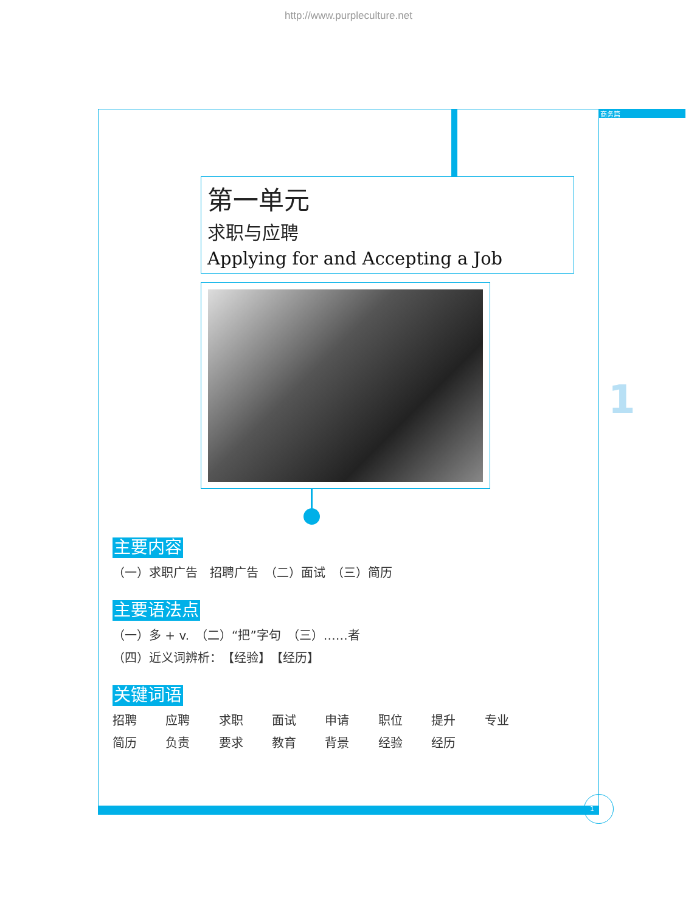http://www.purpleculture.net
商务篇
第一单元
求职与应聘
Applying for and Accepting a Job
1
主要内容
（一）求职广告　招聘广告　（二）面试　（三）简历
主要语法点
（一）多 + v.　（二）“把”字句　（三）……者
（四）近义词辨析：　【经验】　【经历】
关键词语
招聘 应聘 求职 面试 申请 职位 提升 专业
简历 负责 要求 教育 背景 经验 经历
1